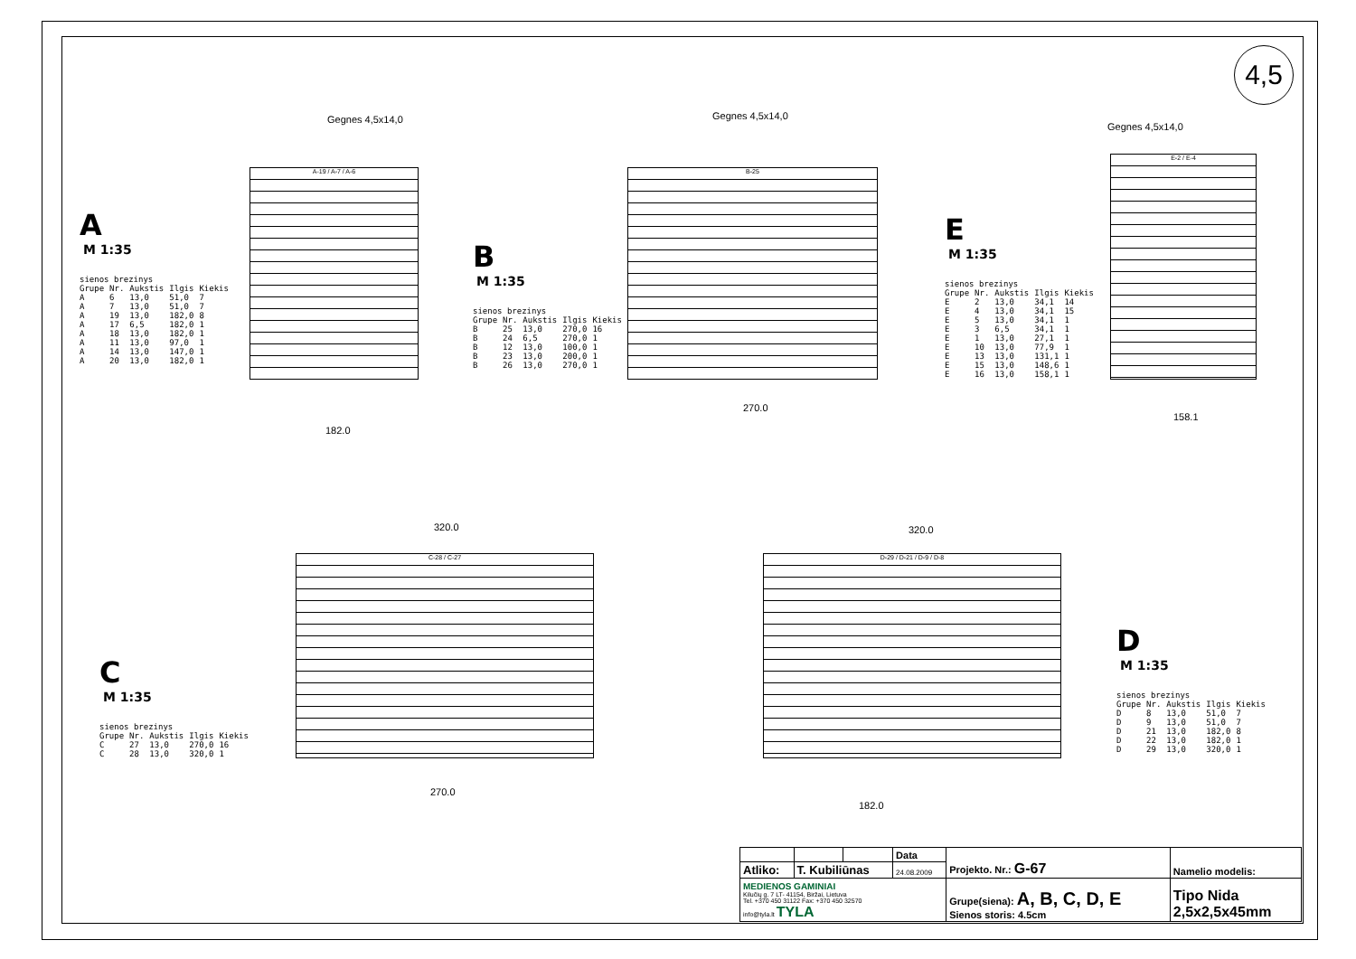4,5
Gegnes 4,5x14,0 Gegnes 4,5x14,0
Gegnes 4,5x14,0
A
M 1:35
| sienos brezinys | | | | |
| Grupe | Nr. | Aukstis | Ilgis | Kiekis |
| A | 6 | 13,0 | 51,0 | 7 |
| A | 7 | 13,0 | 51,0 | 7 |
| A | 19 | 13,0 | 182,0 | 8 |
| A | 17 | 6,5 | 182,0 | 1 |
| A | 18 | 13,0 | 182,0 | 1 |
| A | 11 | 13,0 | 97,0 | 1 |
| A | 14 | 13,0 | 147,0 | 1 |
| A | 20 | 13,0 | 182,0 | 1 |
A-19 / A-7 / A-6
182.0
B
M 1:35
| sienos brezinys | | | | |
| Grupe | Nr. | Aukstis | Ilgis | Kiekis |
| B | 25 | 13,0 | 270,0 | 16 |
| B | 24 | 6,5 | 270,0 | 1 |
| B | 12 | 13,0 | 100,0 | 1 |
| B | 23 | 13,0 | 200,0 | 1 |
| B | 26 | 13,0 | 270,0 | 1 |
B-25
270.0
E
M 1:35
| sienos brezinys | | | | |
| Grupe | Nr. | Aukstis | Ilgis | Kiekis |
| E | 2 | 13,0 | 34,1 | 14 |
| E | 4 | 13,0 | 34,1 | 15 |
| E | 5 | 13,0 | 34,1 | 1 |
| E | 3 | 6,5 | 34,1 | 1 |
| E | 1 | 13,0 | 27,1 | 1 |
| E | 10 | 13,0 | 77,9 | 1 |
| E | 13 | 13,0 | 131,1 | 1 |
| E | 15 | 13,0 | 148,6 | 1 |
| E | 16 | 13,0 | 158,1 | 1 |
E-2 / E-4
158.1
C
M 1:35
| sienos brezinys | | | | |
| Grupe | Nr. | Aukstis | Ilgis | Kiekis |
| C | 27 | 13,0 | 270,0 | 16 |
| C | 28 | 13,0 | 320,0 | 1 |
320.0
C-28 / C-27
270.0
320.0
D-29 / D-21 / D-9 / D-8
182.0
D
M 1:35
| sienos brezinys | | | | |
| Grupe | Nr. | Aukstis | Ilgis | Kiekis |
| D | 8 | 13,0 | 51,0 | 7 |
| D | 9 | 13,0 | 51,0 | 7 |
| D | 21 | 13,0 | 182,0 | 8 |
| D | 22 | 13,0 | 182,0 | 1 |
| D | 29 | 13,0 | 320,0 | 1 |
| | | | Data | Projekto. Nr.: G-67 | Namelio modelis: |
| Atliko: | T. Kubiliūnas | | 24.08.2009 | | |
| MEDIENOS GAMINIAI Kilučių g. 7 LT- 41154, Biržai, Lietuva Tel. +370 450 31122 Fax: +370 450 32570 info@tyla.lt TYLA | | | | Grupe(siena): A, B, C, D, E Sienos storis: 4.5cm | Tipo Nida 2,5x2,5x45mm |